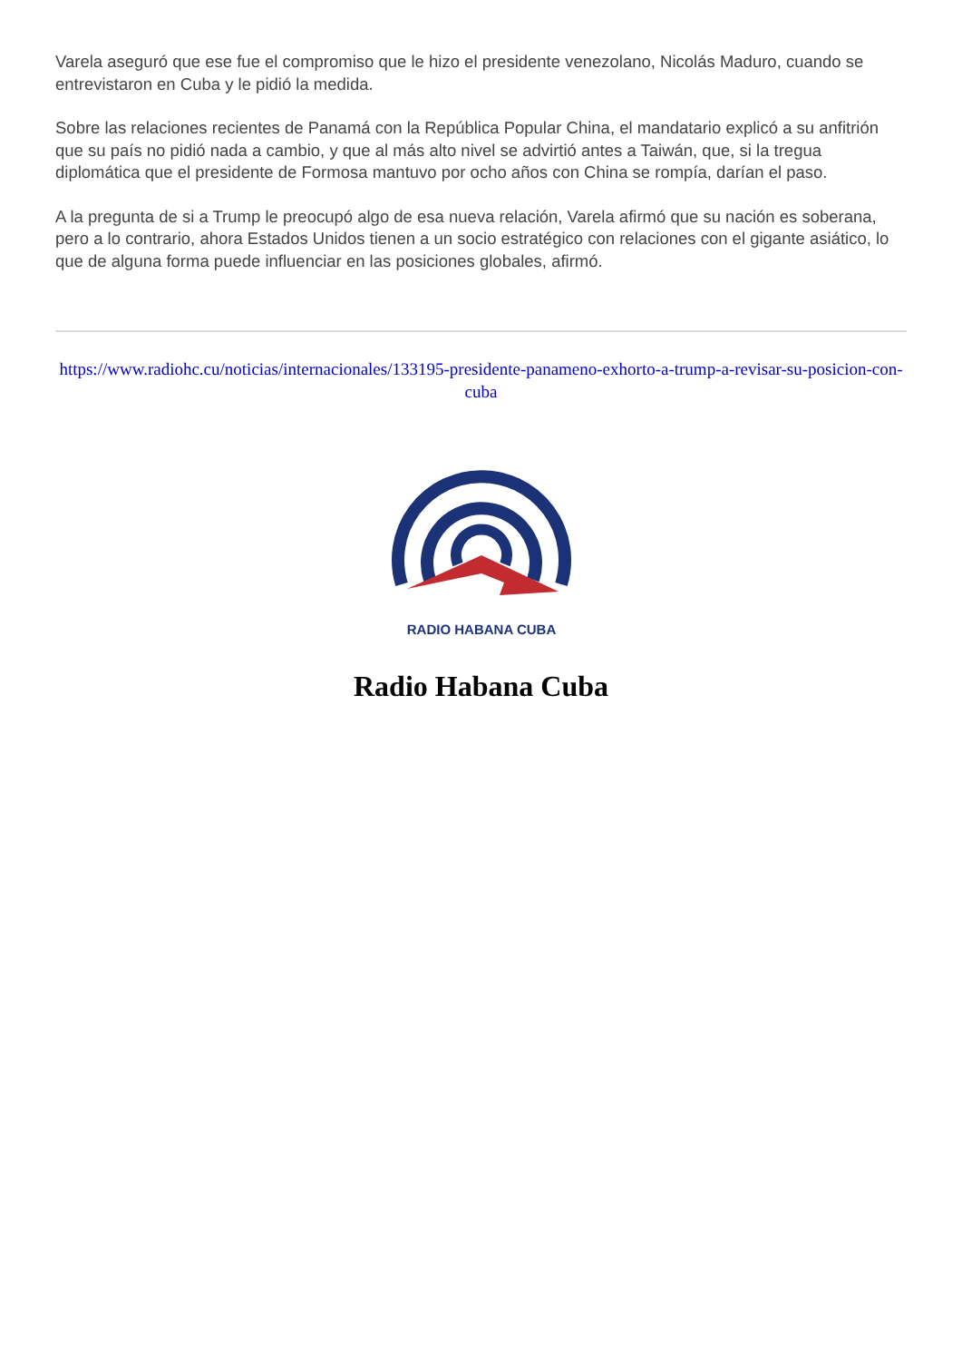Varela aseguró que ese fue el compromiso que le hizo el presidente venezolano, Nicolás Maduro, cuando se entrevistaron en Cuba y le pidió la medida.
Sobre las relaciones recientes de Panamá con la República Popular China, el mandatario explicó a su anfitrión que su país no pidió nada a cambio, y que al más alto nivel se advirtió antes a Taiwán, que, si la tregua diplomática que el presidente de Formosa mantuvo por ocho años con China se rompía, darían el paso.
A la pregunta de si a Trump le preocupó algo de esa nueva relación, Varela afirmó que su nación es soberana, pero a lo contrario, ahora Estados Unidos tienen a un socio estratégico con relaciones con el gigante asiático, lo que de alguna forma puede influenciar en las posiciones globales, afirmó.
https://www.radiohc.cu/noticias/internacionales/133195-presidente-panameno-exhorto-a-trump-a-revisar-su-posicion-con-cuba
RADIO HABANA CUBA
Radio Habana Cuba